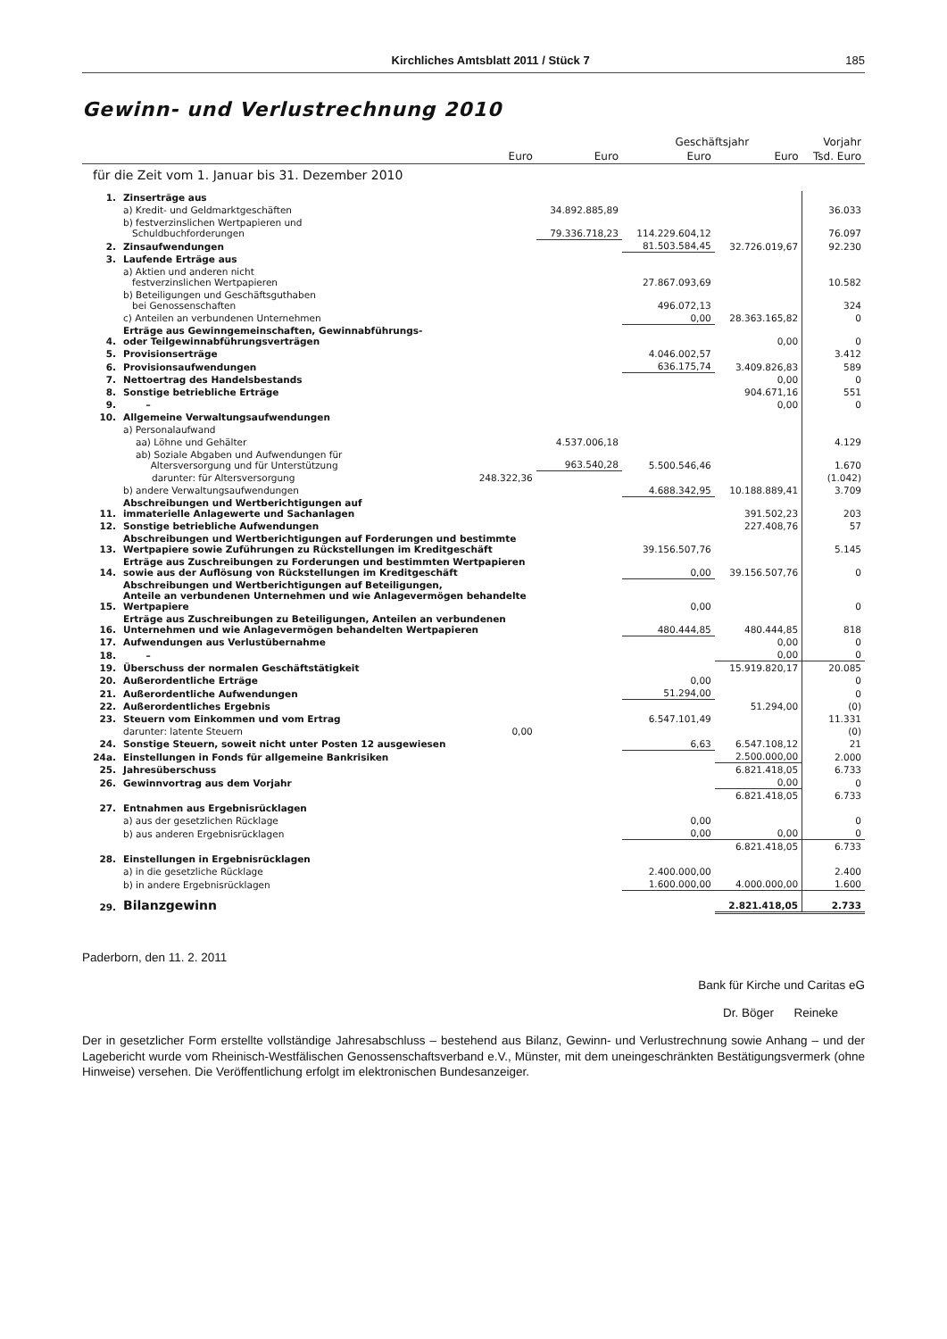Kirchliches Amtsblatt 2011 / Stück 7 185
Gewinn- und Verlustrechnung 2010
| | | | | Geschäftsjahr | | Vorjahr |
| --- | --- | --- | --- | --- | --- | --- |
| | | Euro | Euro | Euro | Euro | Tsd. Euro |
| für die Zeit vom 1. Januar bis 31. Dezember 2010 | | | | | | |
| 1. | Zinserträge aus | | | | | |
| | a) Kredit- und Geldmarktgeschäften | | 34.892.885,89 | | | 36.033 |
| | b) festverzinslichen Wertpapieren und Schuldbuchforderungen | | 79.336.718,23 | 114.229.604,12 | | 76.097 |
| 2. | Zinsaufwendungen | | | 81.503.584,45 | 32.726.019,67 | 92.230 |
| 3. | Laufende Erträge aus | | | | | |
| | a) Aktien und anderen nicht festverzinslichen Wertpapieren | | | 27.867.093,69 | | 10.582 |
| | b) Beteiligungen und Geschäftsguthaben bei Genossenschaften | | | 496.072,13 | | 324 |
| | c) Anteilen an verbundenen Unternehmen | | | 0,00 | 28.363.165,82 | 0 |
| 4. | Erträge aus Gewinngemeinschaften, Gewinnabführungs- oder Teilgewinnabführungsverträgen | | | | 0,00 | 0 |
| 5. | Provisionserträge | | | 4.046.002,57 | | 3.412 |
| 6. | Provisionsaufwendungen | | | 636.175,74 | 3.409.826,83 | 589 |
| 7. | Nettoertrag des Handelsbestands | | | | 0,00 | 0 |
| 8. | Sonstige betriebliche Erträge | | | | 904.671,16 | 551 |
| 9. | – | | | | 0,00 | 0 |
| 10. | Allgemeine Verwaltungsaufwendungen | | | | | |
| | a) Personalaufwand | | | | | |
| | aa) Löhne und Gehälter | | 4.537.006,18 | | | 4.129 |
| | ab) Soziale Abgaben und Aufwendungen für Altersversorgung und für Unterstützung | | 963.540,28 | 5.500.546,46 | | 1.670 |
| | darunter: für Altersversorgung | 248.322,36 | | | | (1.042) |
| | b) andere Verwaltungsaufwendungen | | | 4.688.342,95 | 10.188.889,41 | 3.709 |
| 11. | Abschreibungen und Wertberichtigungen auf immaterielle Anlagewerte und Sachanlagen | | | | 391.502,23 | 203 |
| 12. | Sonstige betriebliche Aufwendungen | | | | 227.408,76 | 57 |
| 13. | Abschreibungen und Wertberichtigungen auf Forderungen und bestimmte Wertpapiere sowie Zuführungen zu Rückstellungen im Kreditgeschäft | | | 39.156.507,76 | | 5.145 |
| 14. | Erträge aus Zuschreibungen zu Forderungen und bestimmten Wertpapieren sowie aus der Auflösung von Rückstellungen im Kreditgeschäft | | | 0,00 | 39.156.507,76 | 0 |
| 15. | Abschreibungen und Wertberichtigungen auf Beteiligungen, Anteile an verbundenen Unternehmen und wie Anlagevermögen behandelte Wertpapiere | | | 0,00 | | 0 |
| 16. | Erträge aus Zuschreibungen zu Beteiligungen, Anteilen an verbundenen Unternehmen und wie Anlagevermögen behandelten Wertpapieren | | | 480.444,85 | 480.444,85 | 818 |
| 17. | Aufwendungen aus Verlustübernahme | | | | 0,00 | 0 |
| 18. | – | | | | 0,00 | 0 |
| 19. | Überschuss der normalen Geschäftstätigkeit | | | | 15.919.820,17 | 20.085 |
| 20. | Außerordentliche Erträge | | | 0,00 | | 0 |
| 21. | Außerordentliche Aufwendungen | | | 51.294,00 | | 0 |
| 22. | Außerordentliches Ergebnis | | | | 51.294,00 | (0) |
| 23. | Steuern vom Einkommen und vom Ertrag | | | 6.547.101,49 | | 11.331 |
| | darunter: latente Steuern | 0,00 | | | | (0) |
| 24. | Sonstige Steuern, soweit nicht unter Posten 12 ausgewiesen | | | 6,63 | 6.547.108,12 | 21 |
| 24a. | Einstellungen in Fonds für allgemeine Bankrisiken | | | | 2.500.000,00 | 2.000 |
| 25. | Jahresüberschuss | | | | 6.821.418,05 | 6.733 |
| 26. | Gewinnvortrag aus dem Vorjahr | | | | 0,00 | 0 |
| | | | | | 6.821.418,05 | 6.733 |
| 27. | Entnahmen aus Ergebnisrücklagen | | | | | |
| | a) aus der gesetzlichen Rücklage | | | 0,00 | | 0 |
| | b) aus anderen Ergebnisrücklagen | | | 0,00 | 0,00 | 0 |
| | | | | | 6.821.418,05 | 6.733 |
| 28. | Einstellungen in Ergebnisrücklagen | | | | | |
| | a) in die gesetzliche Rücklage | | | 2.400.000,00 | | 2.400 |
| | b) in andere Ergebnisrücklagen | | | 1.600.000,00 | 4.000.000,00 | 1.600 |
| 29. | Bilanzgewinn | | | | 2.821.418,05 | 2.733 |
Paderborn, den 11. 2. 2011
Bank für Kirche und Caritas eG
Dr. Böger Reineke
Der in gesetzlicher Form erstellte vollständige Jahresabschluss – bestehend aus Bilanz, Gewinn- und Verlustrechnung sowie Anhang – und der Lagebericht wurde vom Rheinisch-Westfälischen Genossenschaftsverband e.V., Münster, mit dem uneingeschränkten Bestätigungsvermerk (ohne Hinweise) versehen. Die Veröffentlichung erfolgt im elektronischen Bundesanzeiger.